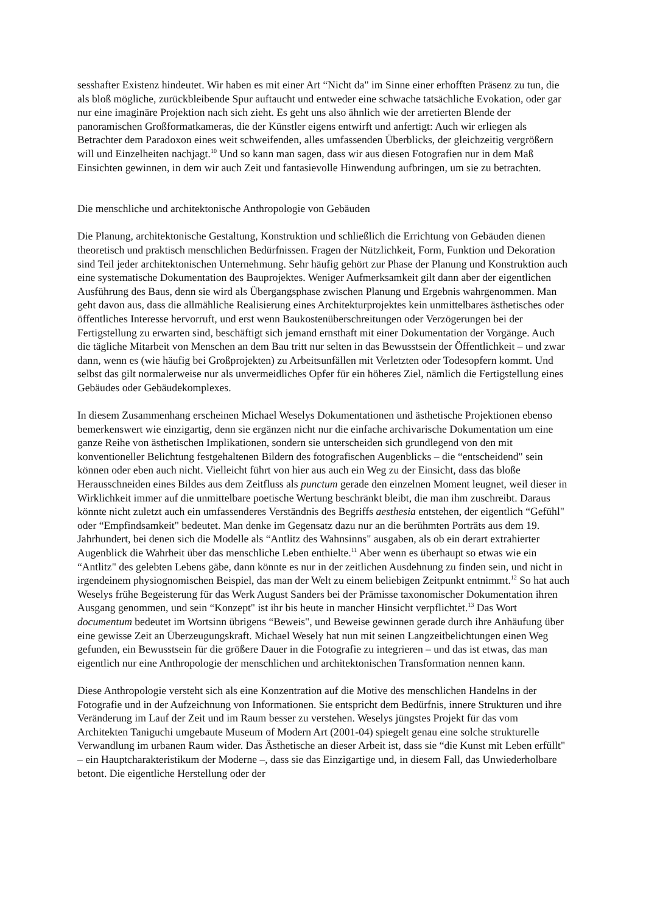sesshafter Existenz hindeutet. Wir haben es mit einer Art “Nicht da" im Sinne einer erhofften Präsenz zu tun, die als bloß mögliche, zurückbleibende Spur auftaucht und entweder eine schwache tatsächliche Evokation, oder gar nur eine imaginäre Projektion nach sich zieht. Es geht uns also ähnlich wie der arretierten Blende der panoramischen Großformatkameras, die der Künstler eigens entwirft und anfertigt: Auch wir erliegen als Betrachter dem Paradoxon eines weit schweifenden, alles umfassenden Überblicks, der gleichzeitig vergrößern will und Einzelheiten nachjagt.<sup>10</sup> Und so kann man sagen, dass wir aus diesen Fotografien nur in dem Maß Einsichten gewinnen, in dem wir auch Zeit und fantasievolle Hinwendung aufbringen, um sie zu betrachten.
Die menschliche und architektonische Anthropologie von Gebäuden
Die Planung, architektonische Gestaltung, Konstruktion und schließlich die Errichtung von Gebäuden dienen theoretisch und praktisch menschlichen Bedürfnissen. Fragen der Nützlichkeit, Form, Funktion und Dekoration sind Teil jeder architektonischen Unternehmung. Sehr häufig gehört zur Phase der Planung und Konstruktion auch eine systematische Dokumentation des Bauprojektes. Weniger Aufmerksamkeit gilt dann aber der eigentlichen Ausführung des Baus, denn sie wird als Übergangsphase zwischen Planung und Ergebnis wahrgenommen. Man geht davon aus, dass die allmähliche Realisierung eines Architekturprojektes kein unmittelbares ästhetisches oder öffentliches Interesse hervorruft, und erst wenn Baukostenüberschreitungen oder Verzögerungen bei der Fertigstellung zu erwarten sind, beschäftigt sich jemand ernsthaft mit einer Dokumentation der Vorgänge. Auch die tägliche Mitarbeit von Menschen an dem Bau tritt nur selten in das Bewusstsein der Öffentlichkeit – und zwar dann, wenn es (wie häufig bei Großprojekten) zu Arbeitsunfällen mit Verletzten oder Todesopfern kommt. Und selbst das gilt normalerweise nur als unvermeidliches Opfer für ein höheres Ziel, nämlich die Fertigstellung eines Gebäudes oder Gebäudekomplexes.
In diesem Zusammenhang erscheinen Michael Weselys Dokumentationen und ästhetische Projektionen ebenso bemerkenswert wie einzigartig, denn sie ergänzen nicht nur die einfache archivarische Dokumentation um eine ganze Reihe von ästhetischen Implikationen, sondern sie unterscheiden sich grundlegend von den mit konventioneller Belichtung festgehaltenen Bildern des fotografischen Augenblicks – die “entscheidend" sein können oder eben auch nicht. Vielleicht führt von hier aus auch ein Weg zu der Einsicht, dass das bloße Herausschneiden eines Bildes aus dem Zeitfluss als punctum gerade den einzelnen Moment leugnet, weil dieser in Wirklichkeit immer auf die unmittelbare poetische Wertung beschränkt bleibt, die man ihm zuschreibt. Daraus könnte nicht zuletzt auch ein umfassenderes Verständnis des Begriffs aesthesia entstehen, der eigentlich “Gefühl" oder “Empfindsamkeit" bedeutet. Man denke im Gegensatz dazu nur an die berühmten Porträts aus dem 19. Jahrhundert, bei denen sich die Modelle als “Antlitz des Wahnsinns" ausgaben, als ob ein derart extrahierter Augenblick die Wahrheit über das menschliche Leben enthielte.<sup>11</sup> Aber wenn es überhaupt so etwas wie ein “Antlitz" des gelebten Lebens gäbe, dann könnte es nur in der zeitlichen Ausdehnung zu finden sein, und nicht in irgendeinem physiognomischen Beispiel, das man der Welt zu einem beliebigen Zeitpunkt entnimmt.<sup>12</sup> So hat auch Weselys frühe Begeisterung für das Werk August Sanders bei der Prämisse taxonomischer Dokumentation ihren Ausgang genommen, und sein “Konzept" ist ihr bis heute in mancher Hinsicht verpflichtet.<sup>13</sup> Das Wort documentum bedeutet im Wortsinn übrigens “Beweis", und Beweise gewinnen gerade durch ihre Anhäufung über eine gewisse Zeit an Überzeugungskraft. Michael Wesely hat nun mit seinen Langzeitbelichtungen einen Weg gefunden, ein Bewusstsein für die größere Dauer in die Fotografie zu integrieren – und das ist etwas, das man eigentlich nur eine Anthropologie der menschlichen und architektonischen Transformation nennen kann.
Diese Anthropologie versteht sich als eine Konzentration auf die Motive des menschlichen Handelns in der Fotografie und in der Aufzeichnung von Informationen. Sie entspricht dem Bedürfnis, innere Strukturen und ihre Veränderung im Lauf der Zeit und im Raum besser zu verstehen. Weselys jüngstes Projekt für das vom Architekten Taniguchi umgebaute Museum of Modern Art (2001-04) spiegelt genau eine solche strukturelle Verwandlung im urbanen Raum wider. Das Ästhetische an dieser Arbeit ist, dass sie “die Kunst mit Leben erfüllt" – ein Hauptcharakteristikum der Moderne –, dass sie das Einzigartige und, in diesem Fall, das Unwiederholbare betont. Die eigentliche Herstellung oder der